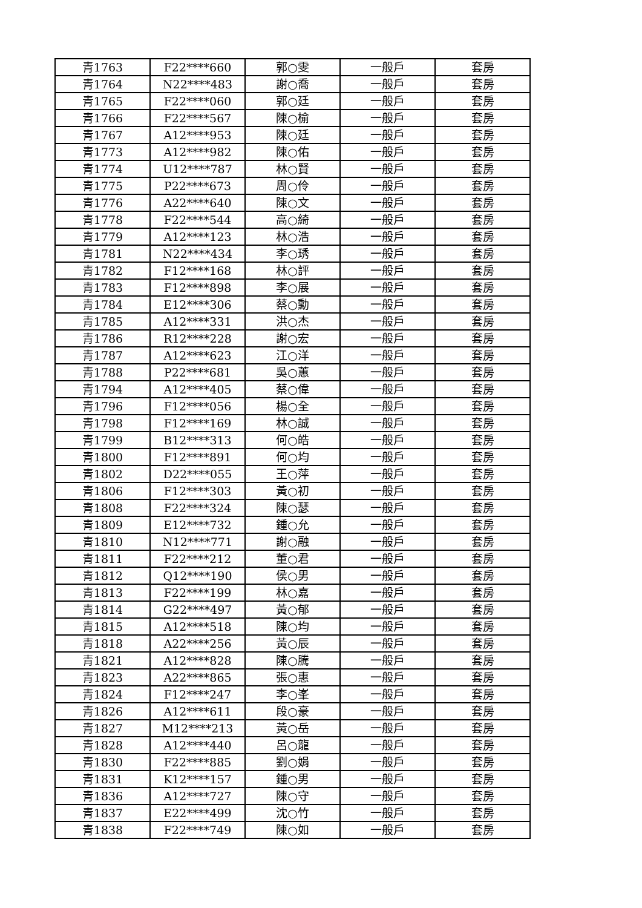| 青1763 | F22****660 | 郭○雯 | 一般戶 | 套房 |
| 青1764 | N22****483 | 謝○喬 | 一般戶 | 套房 |
| 青1765 | F22****060 | 郭○廷 | 一般戶 | 套房 |
| 青1766 | F22****567 | 陳○榆 | 一般戶 | 套房 |
| 青1767 | A12****953 | 陳○廷 | 一般戶 | 套房 |
| 青1773 | A12****982 | 陳○佑 | 一般戶 | 套房 |
| 青1774 | U12****787 | 林○賢 | 一般戶 | 套房 |
| 青1775 | P22****673 | 周○伶 | 一般戶 | 套房 |
| 青1776 | A22****640 | 陳○文 | 一般戶 | 套房 |
| 青1778 | F22****544 | 高○綺 | 一般戶 | 套房 |
| 青1779 | A12****123 | 林○浩 | 一般戶 | 套房 |
| 青1781 | N22****434 | 李○琇 | 一般戶 | 套房 |
| 青1782 | F12****168 | 林○評 | 一般戶 | 套房 |
| 青1783 | F12****898 | 李○展 | 一般戶 | 套房 |
| 青1784 | E12****306 | 蔡○勳 | 一般戶 | 套房 |
| 青1785 | A12****331 | 洪○杰 | 一般戶 | 套房 |
| 青1786 | R12****228 | 謝○宏 | 一般戶 | 套房 |
| 青1787 | A12****623 | 江○洋 | 一般戶 | 套房 |
| 青1788 | P22****681 | 吳○蕙 | 一般戶 | 套房 |
| 青1794 | A12****405 | 蔡○偉 | 一般戶 | 套房 |
| 青1796 | F12****056 | 楊○全 | 一般戶 | 套房 |
| 青1798 | F12****169 | 林○誠 | 一般戶 | 套房 |
| 青1799 | B12****313 | 何○皓 | 一般戶 | 套房 |
| 青1800 | F12****891 | 何○均 | 一般戶 | 套房 |
| 青1802 | D22****055 | 王○萍 | 一般戶 | 套房 |
| 青1806 | F12****303 | 黃○初 | 一般戶 | 套房 |
| 青1808 | F22****324 | 陳○瑟 | 一般戶 | 套房 |
| 青1809 | E12****732 | 鍾○允 | 一般戶 | 套房 |
| 青1810 | N12****771 | 謝○融 | 一般戶 | 套房 |
| 青1811 | F22****212 | 董○君 | 一般戶 | 套房 |
| 青1812 | Q12****190 | 侯○男 | 一般戶 | 套房 |
| 青1813 | F22****199 | 林○嘉 | 一般戶 | 套房 |
| 青1814 | G22****497 | 黃○郁 | 一般戶 | 套房 |
| 青1815 | A12****518 | 陳○均 | 一般戶 | 套房 |
| 青1818 | A22****256 | 黃○辰 | 一般戶 | 套房 |
| 青1821 | A12****828 | 陳○騰 | 一般戶 | 套房 |
| 青1823 | A22****865 | 張○惠 | 一般戶 | 套房 |
| 青1824 | F12****247 | 李○峯 | 一般戶 | 套房 |
| 青1826 | A12****611 | 段○豪 | 一般戶 | 套房 |
| 青1827 | M12****213 | 黃○岳 | 一般戶 | 套房 |
| 青1828 | A12****440 | 呂○龍 | 一般戶 | 套房 |
| 青1830 | F22****885 | 劉○娟 | 一般戶 | 套房 |
| 青1831 | K12****157 | 鍾○男 | 一般戶 | 套房 |
| 青1836 | A12****727 | 陳○守 | 一般戶 | 套房 |
| 青1837 | E22****499 | 沈○竹 | 一般戶 | 套房 |
| 青1838 | F22****749 | 陳○如 | 一般戶 | 套房 |